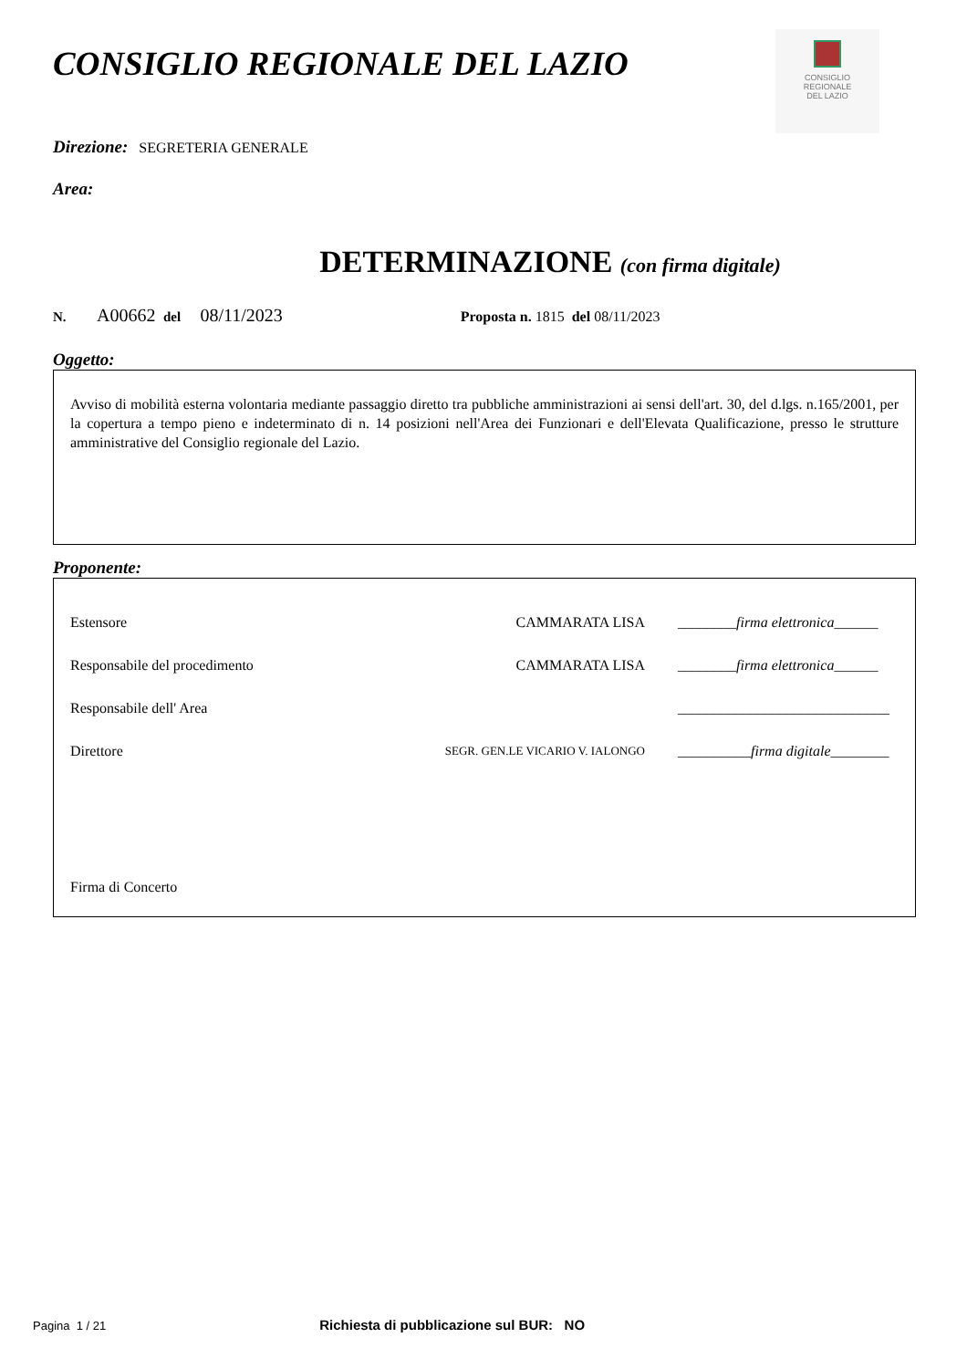CONSIGLIO REGIONALE DEL LAZIO
CONSIGLIO
REGIONALE
DEL LAZIO
Direzione: SEGRETERIA GENERALE
Area:
DETERMINAZIONE (con firma digitale)
N. A00662 del 08/11/2023 Proposta n. 1815 del 08/11/2023
Oggetto:
Avviso di mobilità esterna volontaria mediante passaggio diretto tra pubbliche amministrazioni ai sensi dell'art. 30, del d.lgs. n.165/2001, per la copertura a tempo pieno e indeterminato di n. 14 posizioni nell'Area dei Funzionari e dell'Elevata Qualificazione, presso le strutture amministrative del Consiglio regionale del Lazio.
Proponente:
Estensore CAMMARATA LISA ________firma elettronica______
Responsabile del procedimento CAMMARATA LISA ________firma elettronica______
Responsabile dell' Area _____________________________
Direttore SEGR. GEN.LE VICARIO V. IALONGO __________firma digitale________
Firma di Concerto
Pagina 1 / 21 Richiesta di pubblicazione sul BUR: NO